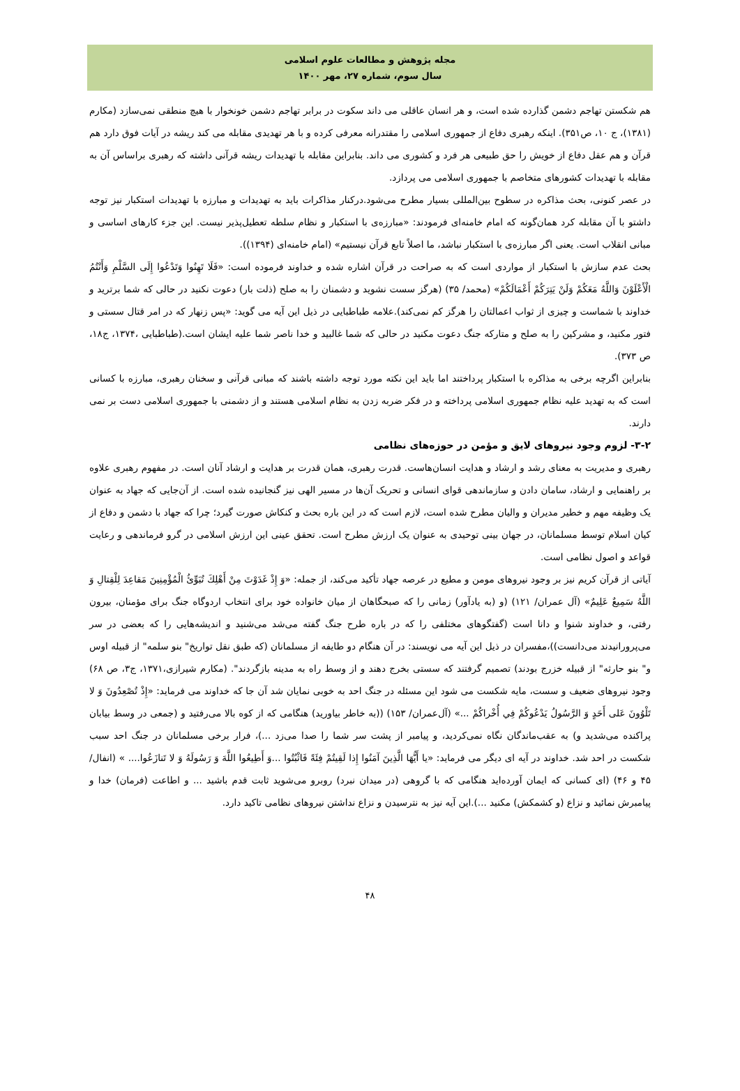مجله پژوهش و مطالعات علوم اسلامی
سال سوم، شماره ۲۷، مهر ۱۴۰۰
هم شکستن تهاجم دشمن گذارده شده است، و هر انسان عاقلی می داند سکوت در برابر تهاجم دشمن خونخوار با هیچ منطقی نمی‌سازد (مکارم (۱۳۸۱)، ج ۱۰، ص۳۵۱). اینکه رهبری دفاع از جمهوری اسلامی را مقتدرانه معرفی کرده و با هر تهدیدی مقابله می کند ریشه در آیات فوق دارد هم قرآن و هم عقل دفاع از خویش را حق طبیعی هر فرد و کشوری می داند. بنابراین مقابله با تهدیدات ریشه قرآنی داشته که رهبری براساس آن به مقابله با تهدیدات کشورهای متخاصم با جمهوری اسلامی می پردازد.
در عصر کنونی، بحث مذاکره در سطوح بین‌المللی بسیار مطرح می‌شود.درکنار مذاکرات باید به تهدیدات و مبارزه با تهدیدات استکبار نیز توجه داشتو با آن مقابله کرد همان‌گونه که امام خامنه‌ای فرمودند: «مبارزه‌ی با استکبار و نظام سلطه تعطیل‌پذیر نیست. این جزء کارهای اساسی و مبانی انقلاب است. یعنی اگر مبارزه‌ی با استکبار نباشد، ما اصلاً تابع قرآن نیستیم» (امام خامنه‌ای (۱۳۹۴)).
بحث عدم سازش با استکبار از مواردی است که به صراحت در قرآن اشاره شده و خداوند فرموده است: «فَلَا تَهِنُوا وَتَدْعُوا إِلَى السَّلْمِ وَأَنْتُمُ الْأَعْلَوْنَ وَاللَّهُ مَعَكُمْ وَلَنْ يَتِرَكُمْ أَعْمَالَكُمْ» (محمد/ ۳۵) (هرگز سست نشوید و دشمنان را به صلح (ذلت بار) دعوت نکنید در حالی که شما برترید و خداوند با شماست و چیزی از ثواب اعمالتان را هرگز کم نمی‌کند).علامه طباطبایی در ذیل این آیه می گوید: «پس زنهار که در امر قتال سستی و فتور مکنید، و مشرکین را به صلح و متارکه جنگ دعوت مکنید در حالی که شما غالبید و خدا ناصر شما علیه ایشان است.(طباطبایی ،۱۳۷۴، ج۱۸، ص ۳۷۳).
بنابراین اگرچه برخی به مذاکره با استکبار پرداختند اما باید این نکته مورد توجه داشته باشند که مبانی قرآنی و سخنان رهبری، مبارزه با کسانی است که به تهدید علیه نظام جمهوری اسلامی پرداخته و در فکر ضربه زدن به نظام اسلامی هستند و از دشمنی با جمهوری اسلامی دست بر نمی دارند.
۳-۲- لزوم وجود نیروهای لایق و مؤمن در حوزه‌های نظامی
رهبری و مدیریت به معنای رشد و ارشاد و هدایت انسان‌هاست. قدرت رهبری، همان قدرت بر هدایت و ارشاد آنان است. در مفهوم رهبری علاوه بر راهنمایی و ارشاد، سامان دادن و سازماندهی قوای انسانی و تحریک آن‌ها در مسیر الهی نیز گنجانیده شده است. از آن‌جایی که جهاد به عنوان یک وظیفه مهم و خطیر مدیران و والیان مطرح شده است، لازم است که در این باره بحث و کنکاش صورت گیرد؛ چرا که جهاد با دشمن و دفاع از کیان اسلام توسط مسلمانان، در جهان بینی توحیدی به عنوان یک ارزش مطرح است. تحقق عینی این ارزش اسلامی در گرو فرماندهی و رعایت قواعد و اصول نظامی است.
آیاتی از قرآن کریم نیز بر وجود نیروهای مومن و مطیع در عرصه جهاد تأکید می‌کند، از جمله: «وَ إِذْ غَدَوْتَ مِنْ أَهْلِكَ تُبَوِّئُ الْمُؤْمِنِينَ مَقاعِدَ لِلْقِتالِ وَ اللَّهُ سَمِيعٌ عَلِيمٌ» (آل عمران/ ۱۲۱) (و (به یادآور) زمانی را که صبحگاهان از میان خانواده خود برای انتخاب اردوگاه جنگ برای مؤمنان، بیرون رفتی، و خداوند شنوا و دانا است (گفتگوهای مختلفی را که در باره طرح جنگ گفته می‌شد می‌شنید و اندیشه‌هایی را که بعضی در سر می‌پرورانیدند می‌دانست))،مفسران در ذیل این آیه می نویسند: در آن هنگام دو طایفه از مسلمانان (که طبق نقل تواریخ" بنو سلمه" از قبیله اوس و" بنو حارثه" از قبیله خزرج بودند) تصمیم گرفتند که سستی بخرج دهند و از وسط راه به مدینه بازگردند". (مکارم شیرازی،۱۳۷۱، ج۳، ص ۶۸) وجود نیروهای ضعیف و سست، مایه شکست می شود این مسئله در جنگ احد به خوبی نمایان شد آن جا که خداوند می فرماید: «إِذْ تُصْعِدُونَ وَ لا تَلْوُونَ عَلى أَحَدٍ وَ الرَّسُولُ يَدْعُوكُمْ فِي أُخْراكُمْ ...» (آل‌عمران/ ۱۵۳) ((به خاطر بیاورید) هنگامی که از کوه بالا می‌رفتید و (جمعی در وسط بیابان پراکنده می‌شدید و) به عقب‌ماندگان نگاه نمی‌کردید، و پیامبر از پشت سر شما را صدا می‌زد ...)، فرار برخی مسلمانان در جنگ احد سبب شکست در احد شد. خداوند در آیه ای دیگر می فرماید: «يا أَيُّهَا الَّذِينَ آمَنُوا إِذا لَقِيتُمْ فِئَةً فَاثْبُتُوا ...وَ أَطِيعُوا اللَّهَ وَ رَسُولَهُ وَ لا تَنازَعُوا.... » (انفال/ ۴۵ و ۴۶) (ای کسانی که ایمان آورده‌اید هنگامی که با گروهی (در میدان نبرد) روبرو می‌شوید ثابت قدم باشید ... و اطاعت (فرمان) خدا و پیامبرش نمائید و نزاع (و کشمکش) مکنید ...).این آیه نیز به نترسیدن و نزاع نداشتن نیروهای نظامی تاکید دارد.
۴۸